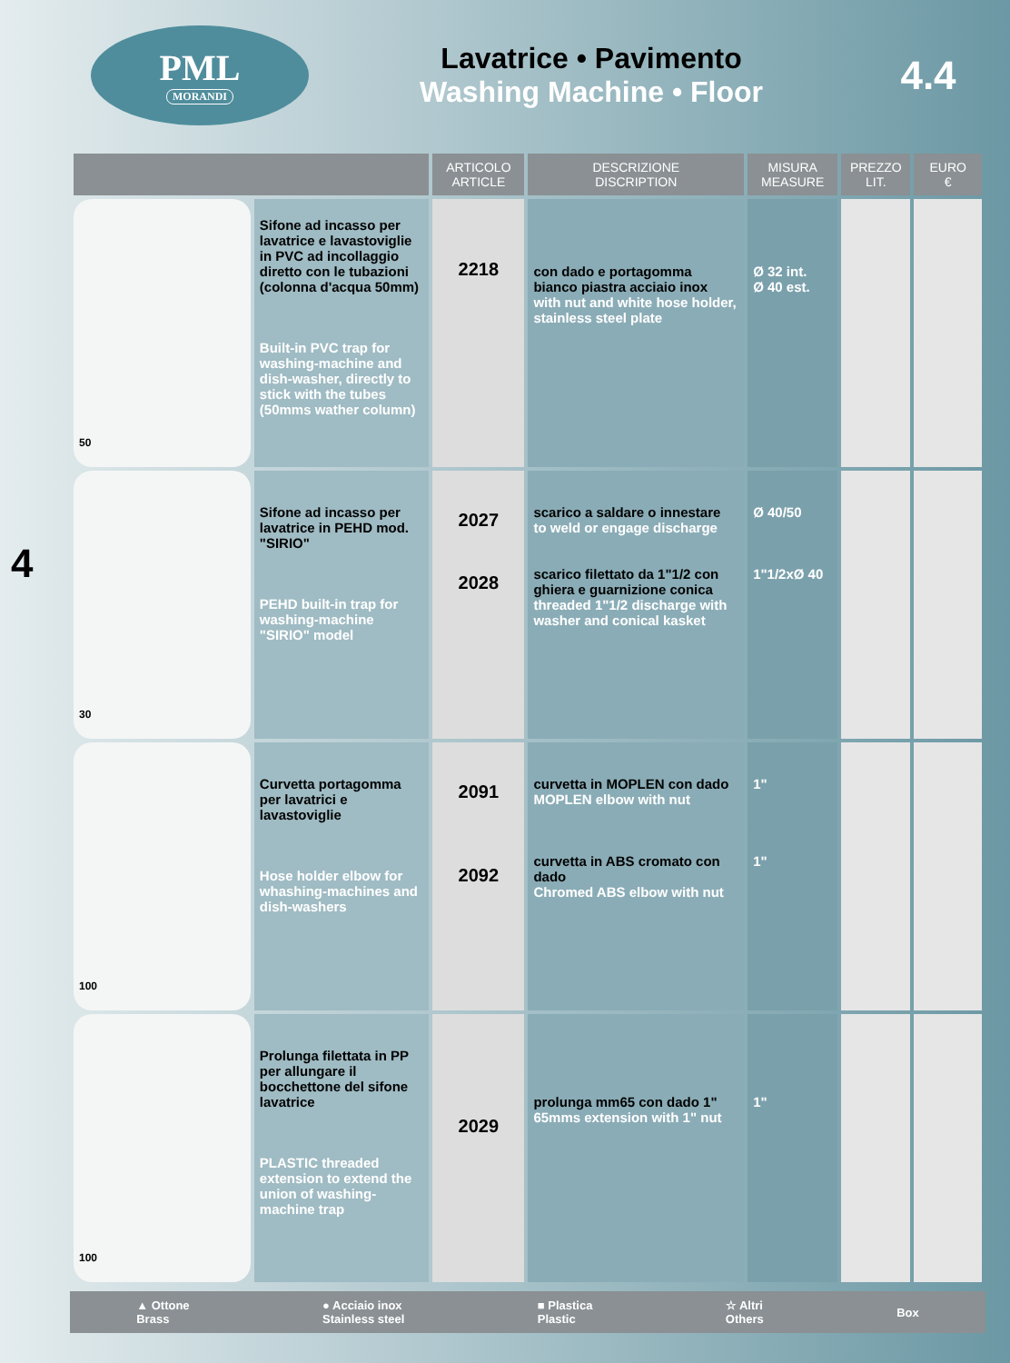PML
MORANDI
Lavatrice • Pavimento
Washing Machine • Floor
4.4
4
| | | ARTICOLO ARTICLE | DESCRIZIONE DISCRIPTION | MISURA MEASURE | PREZZO LIT. | EURO € |
| --- | --- | --- | --- | --- | --- | --- |
| 50 | Sifone ad incasso per lavatrice e lavastoviglie in PVC ad incollaggio diretto con le tubazioni (colonna d'acqua 50mm) Built-in PVC trap for washing-machine and dish-washer, directly to stick with the tubes (50mms wather column) | 2218 | con dado e portagomma bianco piastra acciaio inox with nut and white hose holder, stainless steel plate | Ø 32 int. Ø 40 est. | | |
| 30 | Sifone ad incasso per lavatrice in PEHD mod. "SIRIO" PEHD built-in trap for washing-machine "SIRIO" model | 2027 2028 | scarico a saldare o innestare to weld or engage discharge scarico filettato da 1"1/2 con ghiera e guarnizione conica threaded 1"1/2 discharge with washer and conical kasket | Ø 40/50 1"1/2xØ 40 | | |
| 100 | Curvetta portagomma per lavatrici e lavastoviglie Hose holder elbow for whashing-machines and dish-washers | 2091 2092 | curvetta in MOPLEN con dado MOPLEN elbow with nut curvetta in ABS cromato con dado Chromed ABS elbow with nut | 1" 1" | | |
| 100 | Prolunga filettata in PP per allungare il bocchettone del sifone lavatrice PLASTIC threaded extension to extend the union of washing-machine trap | 2029 | prolunga mm65 con dado 1" 65mms extension with 1" nut | 1" | | |
▲ Ottone
Brass ● Acciaio inox
Stainless steel ■ Plastica
Plastic ☆ Altri
Others Box